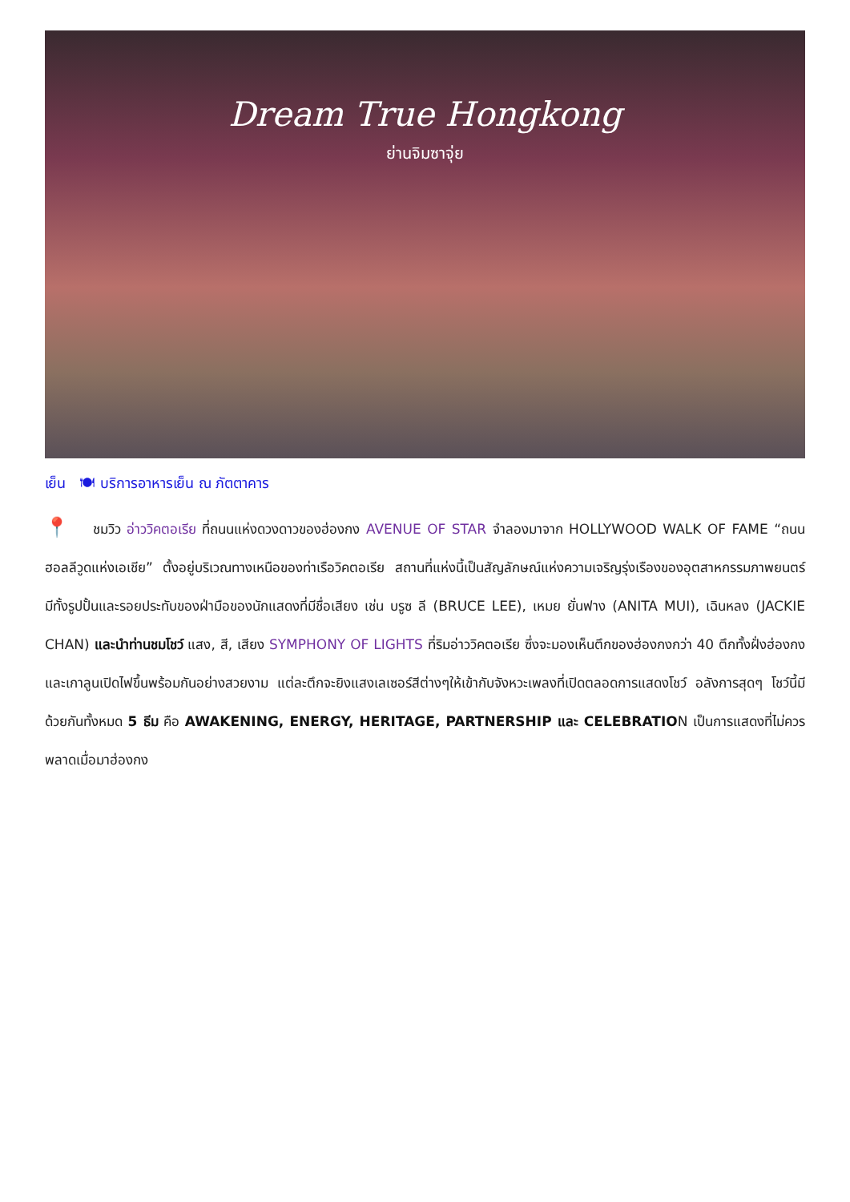Dream True Hongkong
ย่านจิมซาจุ่ย
เย็น 🍽 บริการอาหารเย็น ณ ภัตตาคาร
📍 ชมวิว อ่าววิคตอเรีย ที่ถนนแห่งดวงดาวของฮ่องกง AVENUE OF STAR จำลองมาจาก HOLLYWOOD WALK OF FAME “ถนนฮอลลีวูดแห่งเอเชีย” ตั้งอยู่บริเวณทางเหนือของท่าเรือวิคตอเรีย สถานที่แห่งนี้เป็นสัญลักษณ์แห่งความเจริญรุ่งเรืองของอุตสาหกรรมภาพยนตร์ มีทั้งรูปปั้นและรอยประทับของฝ่ามือของนักแสดงที่มีชื่อเสียง เช่น บรูซ ลี (BRUCE LEE), เหมย ยั่นฟาง (ANITA MUI), เฉินหลง (JACKIE CHAN) และนำท่านชมโชว์ แสง, สี, เสียง SYMPHONY OF LIGHTS ที่ริมอ่าววิคตอเรีย ซึ่งจะมองเห็นตึกของฮ่องกงกว่า 40 ตึกทั้งฝั่งฮ่องกงและเกาลูนเปิดไฟขึ้นพร้อมกันอย่างสวยงาม แต่ละตึกจะยิงแสงเลเซอร์สีต่างๆให้เข้ากับจังหวะเพลงที่เปิดตลอดการแสดงโชว์ อลังการสุดๆ โชว์นี้มีด้วยกันทั้งหมด 5 ธีม คือ AWAKENING, ENERGY, HERITAGE, PARTNERSHIP และ CELEBRATION เป็นการแสดงที่ไม่ควรพลาดเมื่อมาฮ่องกง